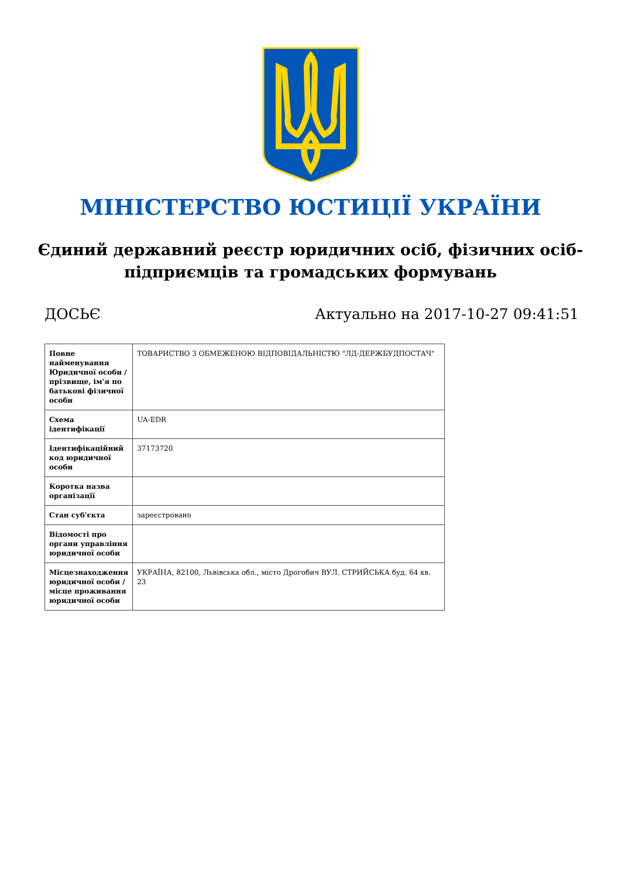МІНІСТЕРСТВО ЮСТИЦІЇ УКРАЇНИ
Єдиний державний реєстр юридичних осіб, фізичних осіб-підприємців та громадських формувань
ДОСЬЄ Актуально на 2017-10-27 09:41:51
| Повне найменування Юридичної особи / прізвище, ім'я по батькові фізичної особи | ТОВАРИСТВО З ОБМЕЖЕНОЮ ВІДПОВІДАЛЬНІСТЮ "ЛД-ДЕРЖБУДПОСТАЧ" |
| Схема ідентифікації | UA-EDR |
| Ідентифікаційний код юридичної особи | 37173720 |
| Коротка назва організації | |
| Стан суб'єкта | зареєстровано |
| Відомості про органи управління юридичної особи | |
| Місцезнаходження юридичної особи / місце проживання юридичної особи | УКРАЇНА, 82100, Львівська обл., місто Дрогобич ВУЛ. СТРИЙСЬКА буд. 64 кв. 23 |